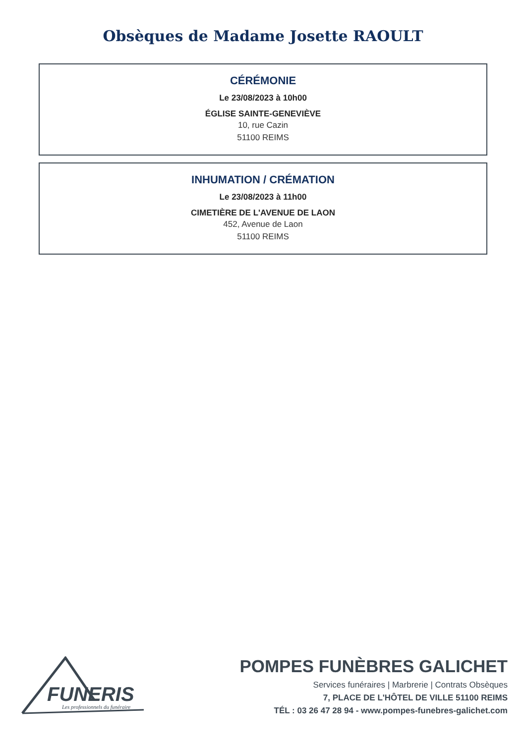Obsèques de Madame Josette RAOULT
CÉRÉMONIE
Le 23/08/2023 à 10h00
ÉGLISE SAINTE-GENEVIÈVE
10, rue Cazin
51100 REIMS
INHUMATION / CRÉMATION
Le 23/08/2023 à 11h00
CIMETIÈRE DE L'AVENUE DE LAON
452, Avenue de Laon
51100 REIMS
FUNERIS
Les professionnels du funéraire
POMPES FUNÈBRES GALICHET
Services funéraires | Marbrerie | Contrats Obsèques
7, PLACE DE L'HÔTEL DE VILLE 51100 REIMS
TÉL : 03 26 47 28 94 - www.pompes-funebres-galichet.com